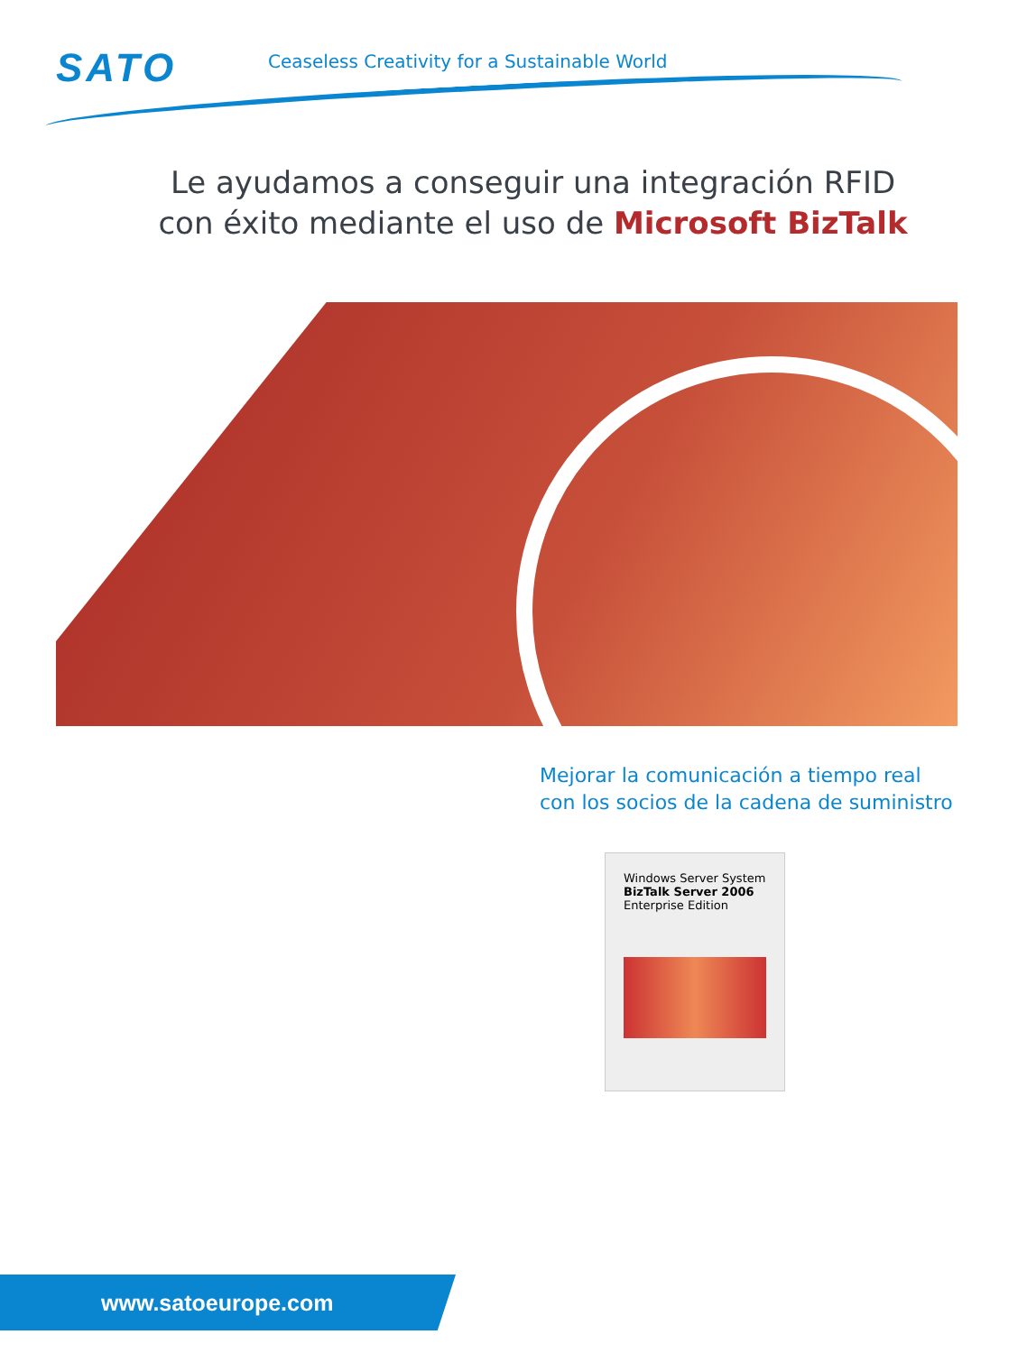SATO
Ceaseless Creativity for a Sustainable World
Le ayudamos a conseguir una integración RFID
con éxito mediante el uso de Microsoft BizTalk
Mejorar la comunicación a tiempo real
con los socios de la cadena de suministro
Windows Server System
BizTalk Server 2006
Enterprise Edition
www.satoeurope.com